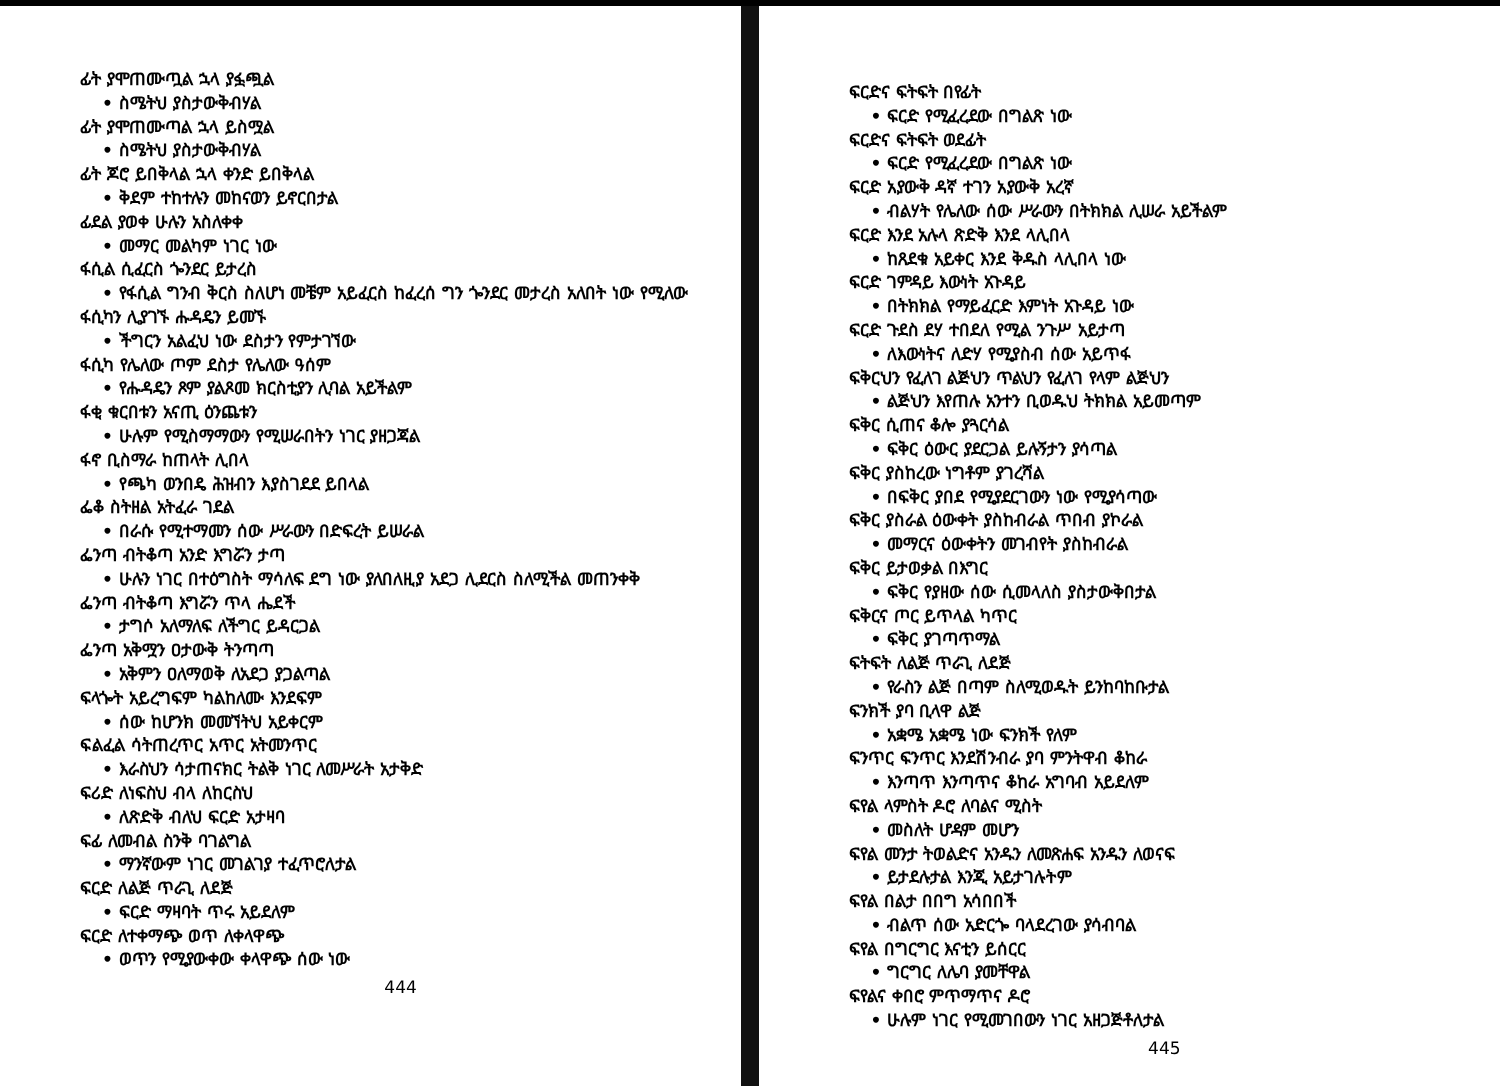ፊት ያሞጠሙጧል ኋላ ያፏጯል
• ስሜትህ ያስታውቅብሃል
ፊት ያሞጠሙጣል ኋላ ይስሟል
• ስሜትህ ያስታውቅብሃል
ፊት ጆሮ ይበቅላል ኋላ ቀንድ ይበቅላል
• ቅደም ተከተሉን መከናወን ይኖርበታል
ፊደል ያወቀ ሁሉን አስለቀቀ
• መማር መልካም ነገር ነው
ፋሲል ሲፈርስ ጐንደር ይታረስ
• የፋሲል ግንብ ቅርስ ስለሆነ መቼም አይፈርስ ከፈረሰ ግን ጐንደር መታረስ አለበት ነው የሚለው
ፋሲካን ሊያገኙ ሑዳዴን ይመኙ
• ችግርን አልፈህ ነው ደስታን የምታገኘው
ፋሲካ የሌለው ጦም ደስታ የሌለው ዓሰም
• የሑዳዴን ጾም ያልጾመ ክርስቲያን ሊባል አይችልም
ፋቂ ቁርበቱን አናጢ ዕንጨቱን
• ሁሉም የሚስማማውን የሚሠራበትን ነገር ያዘጋጃል
ፋኖ ቢስማራ ከጠላት ሊበላ
• የጫካ ወንበዴ ሕዝብን እያስገደደ ይበላል
ፌቆ ስትዘል አትፈራ ገደል
• በራሱ የሚተማመን ሰው ሥራውን በድፍረት ይሠራል
ፌንጣ ብትቆጣ አንድ እግሯን ታጣ
• ሁሉን ነገር በተዕግስት ማሳለፍ ደግ ነው ያለበለዚያ አደጋ ሊደርስ ስለሚችል መጠንቀቅ
ፌንጣ ብትቆጣ እግሯን ጥላ ሔደች
• ታግሶ አለማለፍ ለችግር ይዳርጋል
ፌንጣ አቅሟን ዐታውቅ ትንጣጣ
• አቅምን ዐለማወቅ ለአደጋ ያጋልጣል
ፍላጐት አይረግፍም ካልከለሙ እንደፍም
• ሰው ከሆንክ መመኘትህ አይቀርም
ፍልፈል ሳትጠረጥር አጥር አትመንጥር
• እራስህን ሳታጠናክር ትልቅ ነገር ለመሥራት አታቅድ
ፍሪድ ለነፍስህ ብላ ለከርስህ
• ለጽድቅ ብለህ ፍርድ አታዛባ
ፍፊ ለመብል ስንቅ ባገልግል
• ማንኛውም ነገር መገልገያ ተፈጥሮለታል
ፍርድ ለልጅ ጥራጊ ለደጅ
• ፍርድ ማዛባት ጥሩ አይደለም
ፍርድ ለተቀማጭ ወጥ ለቀላዋጭ
• ወጥን የሚያውቀው ቀላዋጭ ሰው ነው
444
ፍርድና ፍትፍት በየፊት
• ፍርድ የሚፈረደው በግልጽ ነው
ፍርድና ፍትፍት ወደፊት
• ፍርድ የሚፈረደው በግልጽ ነው
ፍርድ አያውቅ ዳኛ ተገን አያውቅ አረኛ
• ብልሃት የሌለው ሰው ሥራውን በትክክል ሊሠራ አይችልም
ፍርድ እንደ አሉላ ጽድቅ እንደ ላሊበላ
• ከጸደቁ አይቀር እንደ ቅዱስ ላሊበላ ነው
ፍርድ ገምዳይ እውነት አጉዳይ
• በትክክል የማይፈርድ እምነት አጉዳይ ነው
ፍርድ ጉደስ ደሃ ተበደለ የሚል ንጉሥ አይታጣ
• ለእውነትና ለድሃ የሚያስብ ሰው አይጥፋ
ፍቅርህን የፈለገ ልጅህን ጥልህን የፈለገ የላም ልጅህን
• ልጅህን እየጠሉ አንተን ቢወዱህ ትክክል አይመጣም
ፍቅር ሲጠና ቆሎ ያጓርሳል
• ፍቅር ዕውር ያደርጋል ይሉኝታን ያሳጣል
ፍቅር ያስከረው ነግቶም ያገረሻል
• በፍቅር ያበደ የሚያደርገውን ነው የሚያሳጣው
ፍቅር ያስራል ዕውቀት ያስከብራል ጥበብ ያኮራል
• መማርና ዕውቀትን መገብየት ያስከብራል
ፍቅር ይታወቃል በእግር
• ፍቅር የያዘው ሰው ሲመላለስ ያስታውቅበታል
ፍቅርና ጦር ይጥላል ካጥር
• ፍቅር ያገጣጥማል
ፍትፍት ለልጅ ጥራጊ ለደጅ
• የራስን ልጅ በጣም ስለሚወዱት ይንከባከቡታል
ፍንክች ያባ ቢላዋ ልጅ
• አቋሜ አቋሜ ነው ፍንክች የለም
ፍንጥር ፍንጥር እንደሽንብራ ያባ ምንትዋብ ቆከራ
• እንጣጥ እንጣጥና ቆከራ አግባብ አይደለም
ፍየል ላምስት ዶሮ ለባልና ሚስት
• መስለት ሆዳም መሆን
ፍየል መንታ ትወልድና አንዱን ለመጽሐፍ አንዱን ለወናፍ
• ይታደሉታል እንጂ አይታገሉትም
ፍየል በልታ በበግ አሳበበች
• ብልጥ ሰው አድርጐ ባላደረገው ያሳብባል
ፍየል በግርግር እናቲን ይሰርር
• ግርግር ለሌባ ያመቸዋል
ፍየልና ቀበሮ ምጥማጥና ዶሮ
• ሁሉም ነገር የሚመገበውን ነገር አዘጋጅቶለታል
445